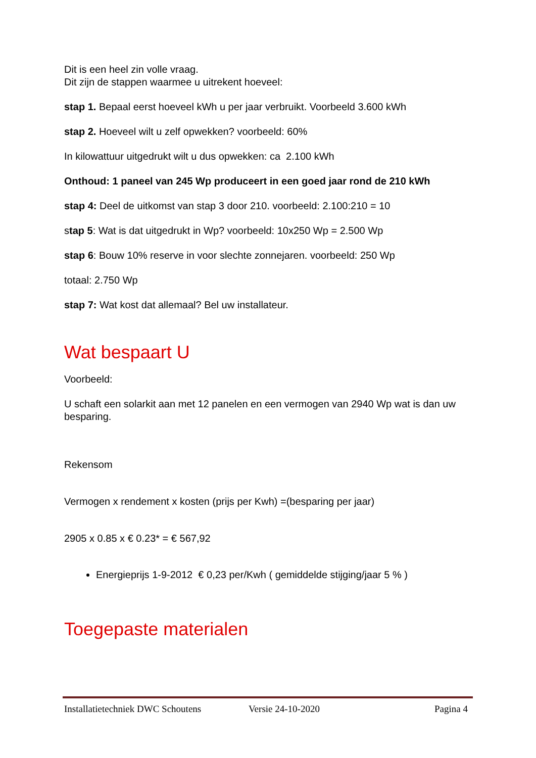Dit is een heel zin volle vraag.
Dit zijn de stappen waarmee u uitrekent hoeveel:
stap 1. Bepaal eerst hoeveel kWh u per jaar verbruikt. Voorbeeld 3.600 kWh
stap 2. Hoeveel wilt u zelf opwekken? voorbeeld: 60%
In kilowattuur uitgedrukt wilt u dus opwekken: ca 2.100 kWh
Onthoud: 1 paneel van 245 Wp produceert in een goed jaar rond de 210 kWh
stap 4: Deel de uitkomst van stap 3 door 210. voorbeeld: 2.100:210 = 10
stap 5: Wat is dat uitgedrukt in Wp? voorbeeld: 10x250 Wp = 2.500 Wp
stap 6: Bouw 10% reserve in voor slechte zonnejaren. voorbeeld: 250 Wp
totaal: 2.750 Wp
stap 7: Wat kost dat allemaal? Bel uw installateur.
Wat bespaart U
Voorbeeld:
U schaft een solarkit aan met 12 panelen en een vermogen van 2940 Wp wat is dan uw besparing.
Rekensom
Vermogen x rendement x kosten (prijs per Kwh) =(besparing per jaar)
2905 x 0.85 x € 0.23* = € 567,92
Energieprijs 1-9-2012 € 0,23 per/Kwh ( gemiddelde stijging/jaar 5 % )
Toegepaste materialen
Installatietechniek DWC Schoutens Versie 24-10-2020 Pagina 4